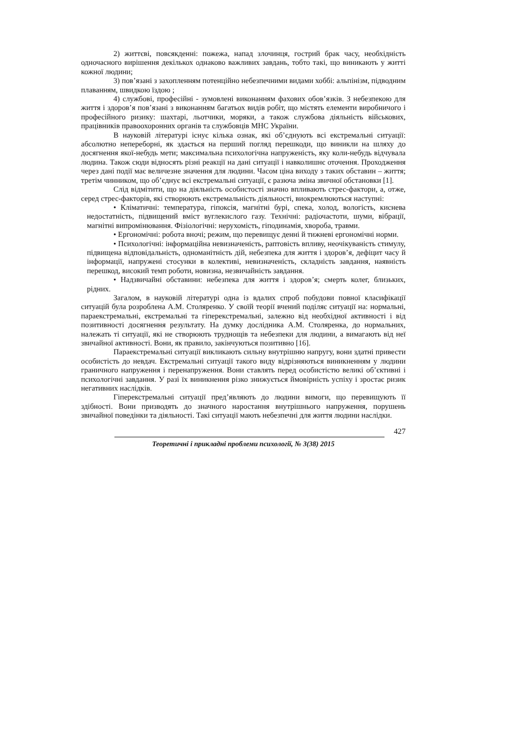2) життєві, повсякденні: пожежа, напад злочинця, гострий брак часу, необхідність одночасного вирішення декількох однаково важливих завдань, тобто такі, що виникають у житті кожної людини;
3) пов’язані з захопленням потенційно небезпечними видами хоббі: альпінізм, підводним плаванням, швидкою їздою ;
4) службові, професійні - зумовлені виконанням фахових обов’язків. З небезпекою для життя і здоров’я пов’язані з виконанням багатьох видів робіт, що містять елементи виробничого і професійного ризику: шахтарі, льотчики, моряки, а також службова діяльність військових, працівників правоохоронних органів та службовців МНС України.
В науковій літературі існує кілька ознак, які об’єднують всі екстремальні ситуації: абсолютно непереборні, як здається на перший погляд перешкоди, що виникли на шляху до досягнення якої-небудь мети; максимальна психологічна напруженість, яку коли-небудь відчувала людина. Також сюди відносять різні реакції на дані ситуації і навколишнє оточення. Проходження через дані події має величезне значення для людини. Часом ціна виходу з таких обставин – життя; третім чинником, що об’єднує всі екстремальні ситуації, є разюча зміна звичної обстановки [1].
Слід відмітити, що на діяльність особистості значно впливають стрес-фактори, а, отже, серед стрес-факторів, які створюють екстремальність діяльності, виокремлюються наступні:
• Кліматичні: температура, гіпоксія, магнітні бурі, спека, холод, вологість, киснева недостатність, підвищений вміст вуглекислого газу. Технічні: радіочастоти, шуми, вібрації, магнітні випромінювання. Фізіологічні: нерухомість, гіподинамія, хвороба, травми.
• Ергономічні: робота вночі; режим, що перевищує денні й тижневі ергономічні норми.
• Психологічні: інформаційна невизначеність, раптовість впливу, неочікуваність стимулу, підвищена відповідальність, одноманітність дій, небезпека для життя і здоров’я, дефіцит часу й інформації, напружені стосунки в колективі, невизначеність, складність завдання, наявність перешкод, високий темп роботи, новизна, незвичайність завдання.
• Надзвичайні обставини: небезпека для життя і здоров’я; смерть колег, близьких, рідних.
Загалом, в науковій літературі одна із вдалих спроб побудови повної класифікації ситуацій була розроблена А.М. Столяренко. У своїй теорії вчений поділяє ситуації на: нормальні, параекстремальні, екстремальні та гіперекстремальні, залежно від необхідної активності і від позитивності досягнення результату. На думку дослідника А.М. Столяренка, до нормальних, належать ті ситуації, які не створюють труднощів та небезпеки для людини, а вимагають від неї звичайної активності. Вони, як правило, закінчуються позитивно [16].
Параекстремальні ситуації викликають сильну внутрішню напругу, вони здатні привести особистість до невдач. Екстремальні ситуації такого виду відрізняються виникненням у людини граничного напруження і перенапруження. Вони ставлять перед особистістю великі об’єктивні і психологічні завдання. У разі їх виникнення різко знижується ймовірність успіху і зростає ризик негативних наслідків.
Гіперекстремальні ситуації пред’являють до людини вимоги, що перевищують її здібності. Вони призводять до значного наростання внутрішнього напруження, порушень звичайної поведінки та діяльності. Такі ситуації мають небезпечні для життя людини наслідки.
427
Теоретичні і прикладні проблеми психології, № 3(38) 2015